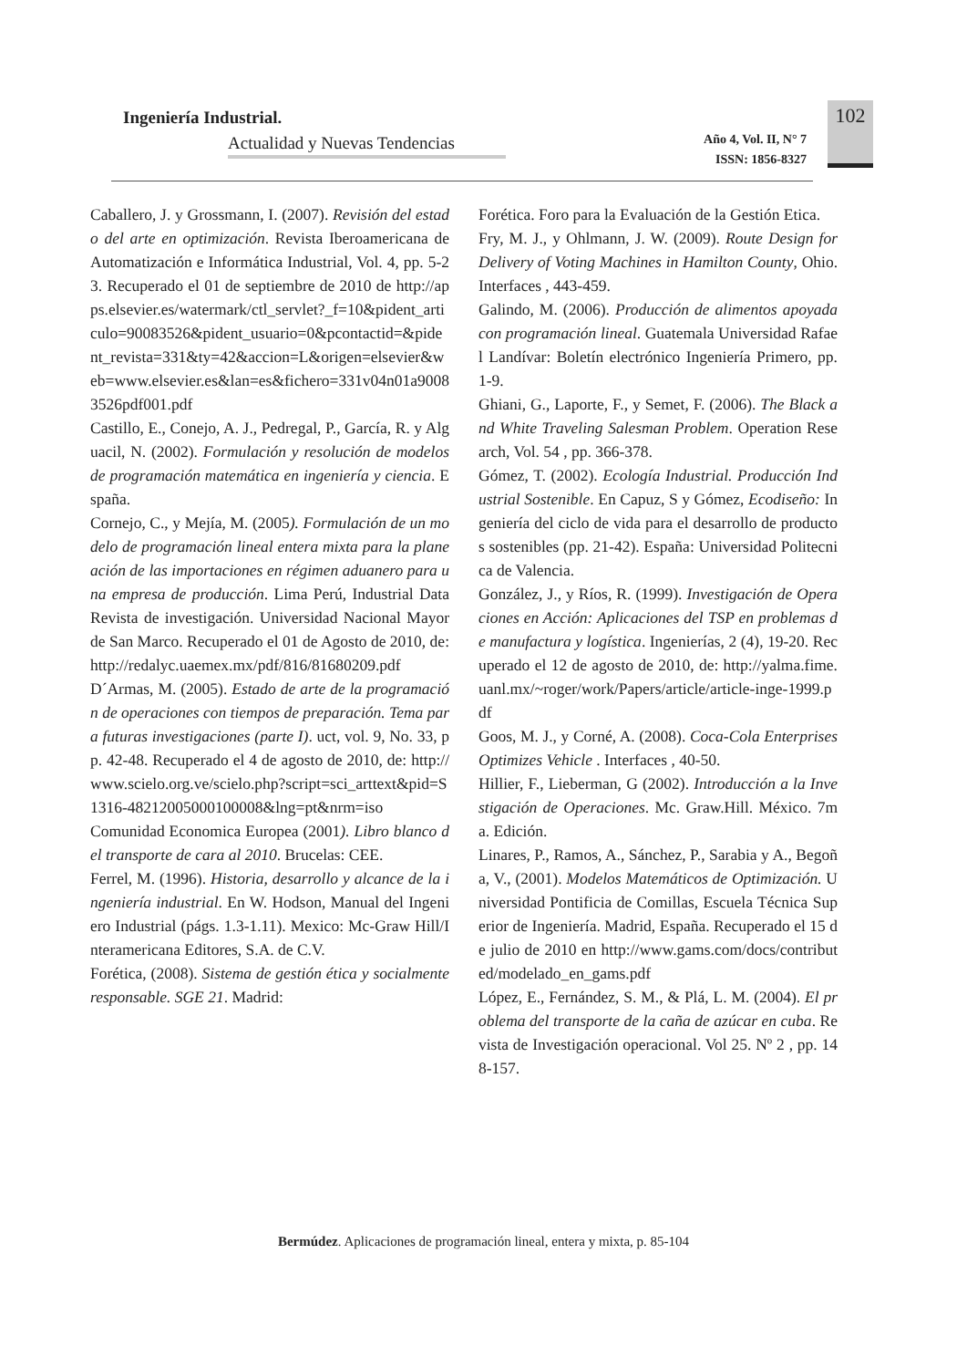Ingeniería Industrial.
Actualidad y Nuevas Tendencias
Año 4, Vol. II, N° 7
ISSN: 1856-8327
102
Caballero, J. y Grossmann, I. (2007). Revisión del estado del arte en optimización. Revista Iberoamericana de Automatización e Informática Industrial, Vol. 4, pp. 5-23. Recuperado el 01 de septiembre de 2010 de http://apps.elsevier.es/watermark/ctl_servlet?_f=10&pident_articulo=90083526&pident_usuario=0&pcontactid=&pident_revista=331&ty=42&accion=L&origen=elsevier&web=www.elsevier.es&lan=es&fichero=331v04n01a90083526pdf001.pdf
Castillo, E., Conejo, A. J., Pedregal, P., García, R. y Alguacil, N. (2002). Formulación y resolución de modelos de programación matemática en ingeniería y ciencia. España.
Cornejo, C., y Mejía, M. (2005). Formulación de un modelo de programación lineal entera mixta para la planeación de las importaciones en régimen aduanero para una empresa de producción. Lima Perú, Industrial Data Revista de investigación. Universidad Nacional Mayor de San Marco. Recuperado el 01 de Agosto de 2010, de: http://redalyc.uaemex.mx/pdf/816/81680209.pdf
D´Armas, M. (2005). Estado de arte de la programación de operaciones con tiempos de preparación. Tema para futuras investigaciones (parte I). uct, vol. 9, No. 33, pp. 42-48. Recuperado el 4 de agosto de 2010, de: http://www.scielo.org.ve/scielo.php?script=sci_arttext&pid=S1316-48212005000100008&lng=pt&nrm=iso
Comunidad Economica Europea (2001). Libro blanco del transporte de cara al 2010. Brucelas: CEE.
Ferrel, M. (1996). Historia, desarrollo y alcance de la ingeniería industrial. En W. Hodson, Manual del Ingeniero Industrial (págs. 1.3-1.11). Mexico: Mc-Graw Hill/Interamericana Editores, S.A. de C.V.
Forética, (2008). Sistema de gestión ética y socialmente responsable. SGE 21. Madrid:
Forética. Foro para la Evaluación de la Gestión Etica.
Fry, M. J., y Ohlmann, J. W. (2009). Route Design for Delivery of Voting Machines in Hamilton County, Ohio. Interfaces , 443-459.
Galindo, M. (2006). Producción de alimentos apoyada con programación lineal. Guatemala Universidad Rafael Landívar: Boletín electrónico Ingeniería Primero, pp. 1-9.
Ghiani, G., Laporte, F., y Semet, F. (2006). The Black and White Traveling Salesman Problem. Operation Research, Vol. 54 , pp. 366-378.
Gómez, T. (2002). Ecología Industrial. Producción Industrial Sostenible. En Capuz, S y Gómez, Ecodiseño: Ingeniería del ciclo de vida para el desarrollo de productos sostenibles (pp. 21-42). España: Universidad Politecnica de Valencia.
González, J., y Ríos, R. (1999). Investigación de Operaciones en Acción: Aplicaciones del TSP en problemas de manufactura y logística. Ingenierías, 2 (4), 19-20. Recuperado el 12 de agosto de 2010, de: http://yalma.fime.uanl.mx/~roger/work/Papers/article/article-inge-1999.pdf
Goos, M. J., y Corné, A. (2008). Coca-Cola Enterprises Optimizes Vehicle . Interfaces , 40-50.
Hillier, F., Lieberman, G (2002). Introducción a la Investigación de Operaciones. Mc. Graw.Hill. México. 7ma. Edición.
Linares, P., Ramos, A., Sánchez, P., Sarabia y A., Begoña, V., (2001). Modelos Matemáticos de Optimización. Universidad Pontificia de Comillas, Escuela Técnica Superior de Ingeniería. Madrid, España. Recuperado el 15 de julio de 2010 en http://www.gams.com/docs/contributed/modelado_en_gams.pdf
López, E., Fernández, S. M., & Plá, L. M. (2004). El problema del transporte de la caña de azúcar en cuba. Revista de Investigación operacional. Vol 25. Nº 2 , pp. 148-157.
Bermúdez. Aplicaciones de programación lineal, entera y mixta, p. 85-104